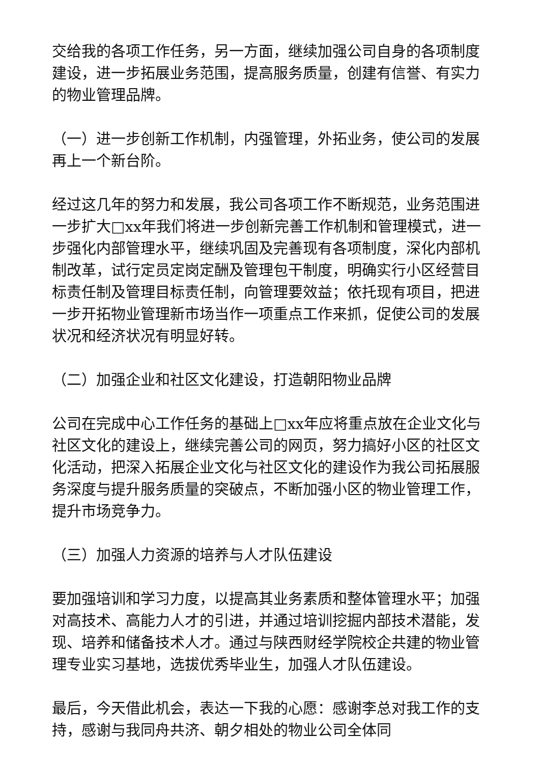交给我的各项工作任务，另一方面，继续加强公司自身的各项制度建设，进一步拓展业务范围，提高服务质量，创建有信誉、有实力的物业管理品牌。
（一）进一步创新工作机制，内强管理，外拓业务，使公司的发展再上一个新台阶。
经过这几年的努力和发展，我公司各项工作不断规范，业务范围进一步扩大□xx年我们将进一步创新完善工作机制和管理模式，进一步强化内部管理水平，继续巩固及完善现有各项制度，深化内部机制改革，试行定员定岗定酬及管理包干制度，明确实行小区经营目标责任制及管理目标责任制，向管理要效益；依托现有项目，把进一步开拓物业管理新市场当作一项重点工作来抓，促使公司的发展状况和经济状况有明显好转。
（二）加强企业和社区文化建设，打造朝阳物业品牌
公司在完成中心工作任务的基础上□xx年应将重点放在企业文化与社区文化的建设上，继续完善公司的网页，努力搞好小区的社区文化活动，把深入拓展企业文化与社区文化的建设作为我公司拓展服务深度与提升服务质量的突破点，不断加强小区的物业管理工作，提升市场竞争力。
（三）加强人力资源的培养与人才队伍建设
要加强培训和学习力度，以提高其业务素质和整体管理水平；加强对高技术、高能力人才的引进，并通过培训挖掘内部技术潜能，发现、培养和储备技术人才。通过与陕西财经学院校企共建的物业管理专业实习基地，选拔优秀毕业生，加强人才队伍建设。
最后，今天借此机会，表达一下我的心愿：感谢李总对我工作的支持，感谢与我同舟共济、朝夕相处的物业公司全体同